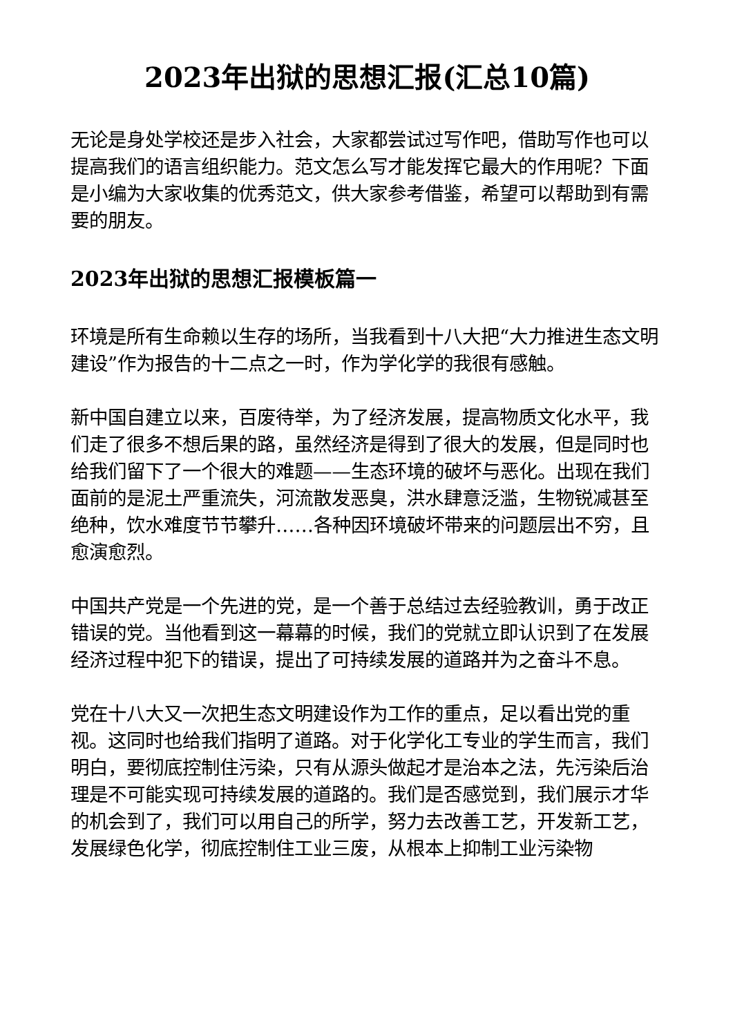2023年出狱的思想汇报(汇总10篇)
无论是身处学校还是步入社会，大家都尝试过写作吧，借助写作也可以提高我们的语言组织能力。范文怎么写才能发挥它最大的作用呢？下面是小编为大家收集的优秀范文，供大家参考借鉴，希望可以帮助到有需要的朋友。
2023年出狱的思想汇报模板篇一
环境是所有生命赖以生存的场所，当我看到十八大把“大力推进生态文明建设”作为报告的十二点之一时，作为学化学的我很有感触。
新中国自建立以来，百废待举，为了经济发展，提高物质文化水平，我们走了很多不想后果的路，虽然经济是得到了很大的发展，但是同时也给我们留下了一个很大的难题——生态环境的破坏与恶化。出现在我们面前的是泥土严重流失，河流散发恶臭，洪水肆意泛滥，生物锐减甚至绝种，饮水难度节节攀升……各种因环境破坏带来的问题层出不穷，且愈演愈烈。
中国共产党是一个先进的党，是一个善于总结过去经验教训，勇于改正错误的党。当他看到这一幕幕的时候，我们的党就立即认识到了在发展经济过程中犯下的错误，提出了可持续发展的道路并为之奋斗不息。
党在十八大又一次把生态文明建设作为工作的重点，足以看出党的重视。这同时也给我们指明了道路。对于化学化工专业的学生而言，我们明白，要彻底控制住污染，只有从源头做起才是治本之法，先污染后治理是不可能实现可持续发展的道路的。我们是否感觉到，我们展示才华的机会到了，我们可以用自己的所学，努力去改善工艺，开发新工艺，发展绿色化学，彻底控制住工业三废，从根本上抑制工业污染物